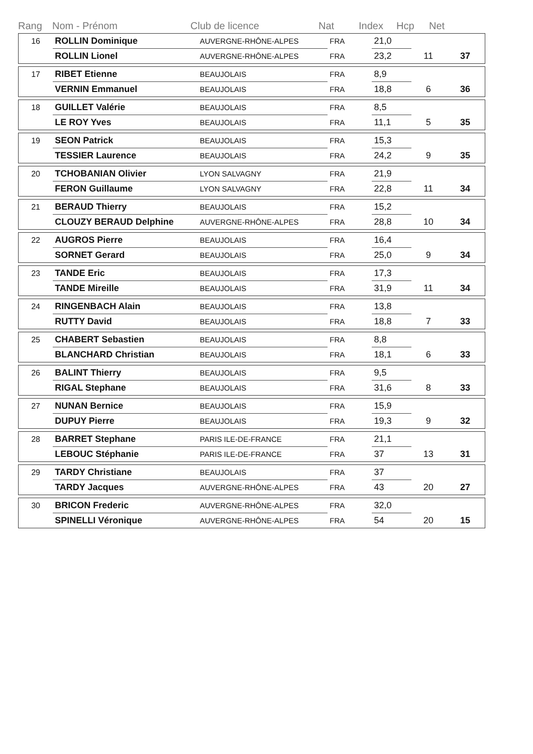Rang Nom - Prénom Club de licence Nat Index Hcp Net
| 16 | ROLLIN Dominique | AUVERGNE-RHÔNE-ALPES | FRA | 21,0 | | |
| | ROLLIN Lionel | AUVERGNE-RHÔNE-ALPES | FRA | 23,2 | 11 | 37 |
| 17 | RIBET Etienne | BEAUJOLAIS | FRA | 8,9 | | |
| | VERNIN Emmanuel | BEAUJOLAIS | FRA | 18,8 | 6 | 36 |
| 18 | GUILLET Valérie | BEAUJOLAIS | FRA | 8,5 | | |
| | LE ROY Yves | BEAUJOLAIS | FRA | 11,1 | 5 | 35 |
| 19 | SEON Patrick | BEAUJOLAIS | FRA | 15,3 | | |
| | TESSIER Laurence | BEAUJOLAIS | FRA | 24,2 | 9 | 35 |
| 20 | TCHOBANIAN Olivier | LYON SALVAGNY | FRA | 21,9 | | |
| | FERON Guillaume | LYON SALVAGNY | FRA | 22,8 | 11 | 34 |
| 21 | BERAUD Thierry | BEAUJOLAIS | FRA | 15,2 | | |
| | CLOUZY BERAUD Delphine | AUVERGNE-RHÔNE-ALPES | FRA | 28,8 | 10 | 34 |
| 22 | AUGROS Pierre | BEAUJOLAIS | FRA | 16,4 | | |
| | SORNET Gerard | BEAUJOLAIS | FRA | 25,0 | 9 | 34 |
| 23 | TANDE Eric | BEAUJOLAIS | FRA | 17,3 | | |
| | TANDE Mireille | BEAUJOLAIS | FRA | 31,9 | 11 | 34 |
| 24 | RINGENBACH Alain | BEAUJOLAIS | FRA | 13,8 | | |
| | RUTTY David | BEAUJOLAIS | FRA | 18,8 | 7 | 33 |
| 25 | CHABERT Sebastien | BEAUJOLAIS | FRA | 8,8 | | |
| | BLANCHARD Christian | BEAUJOLAIS | FRA | 18,1 | 6 | 33 |
| 26 | BALINT Thierry | BEAUJOLAIS | FRA | 9,5 | | |
| | RIGAL Stephane | BEAUJOLAIS | FRA | 31,6 | 8 | 33 |
| 27 | NUNAN Bernice | BEAUJOLAIS | FRA | 15,9 | | |
| | DUPUY Pierre | BEAUJOLAIS | FRA | 19,3 | 9 | 32 |
| 28 | BARRET Stephane | PARIS ILE-DE-FRANCE | FRA | 21,1 | | |
| | LEBOUC Stéphanie | PARIS ILE-DE-FRANCE | FRA | 37 | 13 | 31 |
| 29 | TARDY Christiane | BEAUJOLAIS | FRA | 37 | | |
| | TARDY Jacques | AUVERGNE-RHÔNE-ALPES | FRA | 43 | 20 | 27 |
| 30 | BRICON Frederic | AUVERGNE-RHÔNE-ALPES | FRA | 32,0 | | |
| | SPINELLI Véronique | AUVERGNE-RHÔNE-ALPES | FRA | 54 | 20 | 15 |